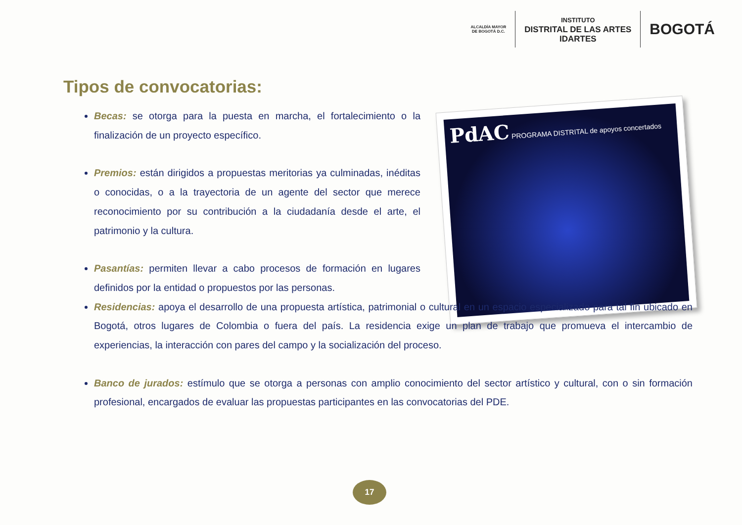ALCALDÍA MAYOR
DE BOGOTÁ D.C.
INSTITUTO
DISTRITAL DE LAS ARTES
IDARTES
BOGOTÁ
Tipos de convocatorias:
PdAC PROGRAMA DISTRITAL de apoyos concertados
Becas: se otorga para la puesta en marcha, el fortalecimiento o la finalización de un proyecto específico.
Premios: están dirigidos a propuestas meritorias ya culminadas, inéditas o conocidas, o a la trayectoria de un agente del sector que merece reconocimiento por su contribución a la ciudadanía desde el arte, el patrimonio y la cultura.
Pasantías: permiten llevar a cabo procesos de formación en lugares definidos por la entidad o propuestos por las personas.
Residencias: apoya el desarrollo de una propuesta artística, patrimonial o cultural en un espacio especializado para tal fin ubicado en Bogotá, otros lugares de Colombia o fuera del país. La residencia exige un plan de trabajo que promueva el intercambio de experiencias, la interacción con pares del campo y la socialización del proceso.
Banco de jurados: estímulo que se otorga a personas con amplio conocimiento del sector artístico y cultural, con o sin formación profesional, encargados de evaluar las propuestas participantes en las convocatorias del PDE.
17